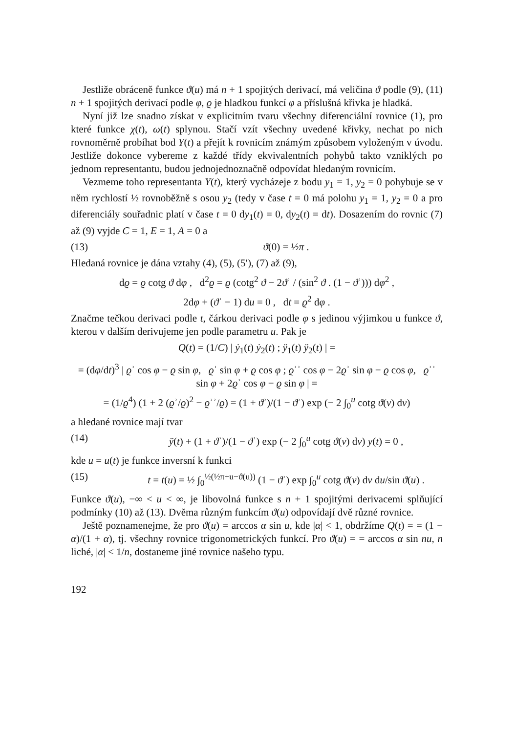Jestliže obráceně funkce ϑ(u) má n + 1 spojitých derivací, má veličina ϑ podle (9), (11) n + 1 spojitých derivací podle φ, ϱ je hladkou funkcí φ a příslušná křivka je hladká.
Nyní již lze snadno získat v explicitním tvaru všechny diferenciální rovnice (1), pro které funkce χ(t), ω(t) splynou. Stačí vzít všechny uvedené křivky, nechat po nich rovnoměrně probíhat bod Y(t) a přejít k rovnicím známým způsobem vyloženým v úvodu. Jestliže dokonce vybereme z každé třídy ekvivalentních pohybů takto vzniklých po jednom representantu, budou jednojednoznačně odpovídat hledaným rovnicím.
Vezmeme toho representanta Y(t), který vycházeje z bodu y<sub>1</sub> = 1, y<sub>2</sub> = 0 pohybuje se v něm rychlostí ½ rovnoběžně s osou y<sub>2</sub> (tedy v čase t = 0 má polohu y<sub>1</sub> = 1, y<sub>2</sub> = 0 a pro diferenciály souřadnic platí v čase t = 0 dy<sub>1</sub>(t) = 0, dy<sub>2</sub>(t) = dt). Dosazením do rovnic (7) až (9) vyjde C = 1, E = 1, A = 0 a
(13) ϑ(0) = ½π .
Hledaná rovnice je dána vztahy (4), (5), (5′), (7) až (9),
dϱ = ϱ cotg ϑ dφ , d<sup>2</sup>ϱ = ϱ (cotg<sup>2</sup> ϑ − 2ϑʾ / (sin<sup>2</sup> ϑ . (1 − ϑʾ))) dφ<sup>2</sup> ,
2dφ + (ϑʾ − 1) du = 0 , dt = ϱ<sup>2</sup> dφ .
Značme tečkou derivaci podle t, čárkou derivaci podle φ s jedinou výjimkou u funkce ϑ, kterou v dalším derivujeme jen podle parametru u. Pak je
Q(t) = (1/C) | ẏ<sub>1</sub>(t) ẏ<sub>2</sub>(t) ; ÿ<sub>1</sub>(t) ÿ<sub>2</sub>(t) | =
= (dφ/dt)<sup>3</sup> | ϱʾ cos φ − ϱ sin φ, ϱʾ sin φ + ϱ cos φ ; ϱʾʾ cos φ − 2ϱʾ sin φ − ϱ cos φ, ϱʾʾ sin φ + 2ϱʾ cos φ − ϱ sin φ | =
= (1/ϱ<sup>4</sup>) (1 + 2 (ϱʾ/ϱ)<sup>2</sup> − ϱʾʾ/ϱ) = (1 + ϑʾ)/(1 − ϑʾ) exp (− 2 ∫<sub>0</sub><sup>u</sup> cotg ϑ(v) dv)
a hledané rovnice mají tvar
(14) ÿ(t) + (1 + ϑʾ)/(1 − ϑʾ) exp (− 2 ∫<sub>0</sub><sup>u</sup> cotg ϑ(v) dv) y(t) = 0 ,
kde u = u(t) je funkce inversní k funkci
(15) t = t(u) = ½ ∫<sub>0</sub><sup>½(½π+u−ϑ(u))</sup> (1 − ϑʾ) exp ∫<sub>0</sub><sup>u</sup> cotg ϑ(v) dv du/sin ϑ(u) .
Funkce ϑ(u), −∞ < u < ∞, je libovolná funkce s n + 1 spojitými derivacemi splňující podmínky (10) až (13). Dvěma různým funkcím ϑ(u) odpovídají dvě různé rovnice.
Ještě poznamenejme, že pro ϑ(u) = arccos α sin u, kde |α| < 1, obdržíme Q(t) = = (1 − α)/(1 + α), tj. všechny rovnice trigonometrických funkcí. Pro ϑ(u) = = arccos α sin nu, n liché, |α| < 1/n, dostaneme jiné rovnice našeho typu.
192